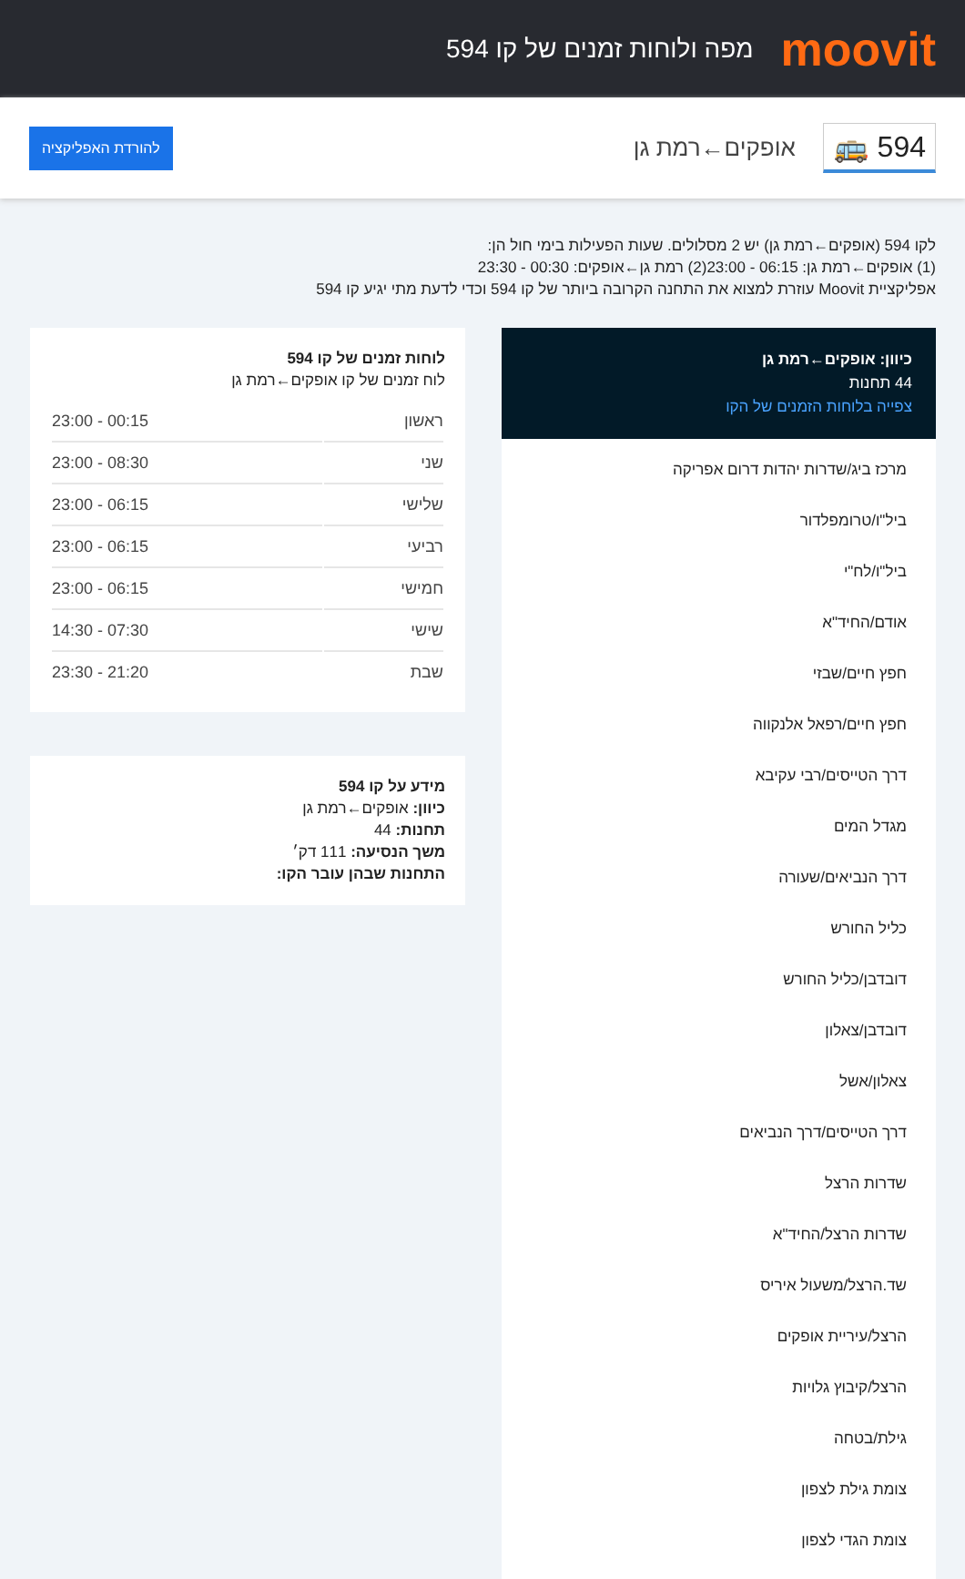moovit
מפה ולוחות זמנים של קו 594
🚌 594
אופקים←רמת גן
להורדת האפליקציה
לקו 594 (אופקים←רמת גן) יש 2 מסלולים. שעות הפעילות בימי חול הן:
(1) אופקים←רמת גן: 06:15 - 23:00(2) רמת גן←אופקים: 00:30 - 23:30
אפליקציית Moovit עוזרת למצוא את התחנה הקרובה ביותר של קו 594 וכדי לדעת מתי יגיע קו 594
כיוון: אופקים←רמת גן
44 תחנות
צפייה בלוחות הזמנים של הקו
מרכז ביג/שדרות יהדות דרום אפריקה
ביל"ו/טרומפלדור
ביל"ו/לח"י
אודם/החיד"א
חפץ חיים/שבזי
חפץ חיים/רפאל אלנקווה
דרך הטייסים/רבי עקיבא
מגדל המים
דרך הנביאים/שעורה
כליל החורש
דובדבן/כליל החורש
דובדבן/צאלון
צאלון/אשל
דרך הטייסים/דרך הנביאים
שדרות הרצל
שדרות הרצל/החיד"א
שד.הרצל/משעול איריס
הרצל/עיריית אופקים
הרצל/קיבוץ גלויות
גילת/בטחה
צומת גילת לצפון
צומת הגדי לצפון
לוחות זמנים של קו 594
לוח זמנים של קו אופקים←רמת גן
| ראשון | 00:15 - 23:00 |
| שני | 08:30 - 23:00 |
| שלישי | 06:15 - 23:00 |
| רביעי | 06:15 - 23:00 |
| חמישי | 06:15 - 23:00 |
| שישי | 07:30 - 14:30 |
| שבת | 21:20 - 23:30 |
מידע על קו 594
כיוון: אופקים←רמת גן
תחנות: 44
משך הנסיעה: 111 דק׳
התחנות שבהן עובר הקו: